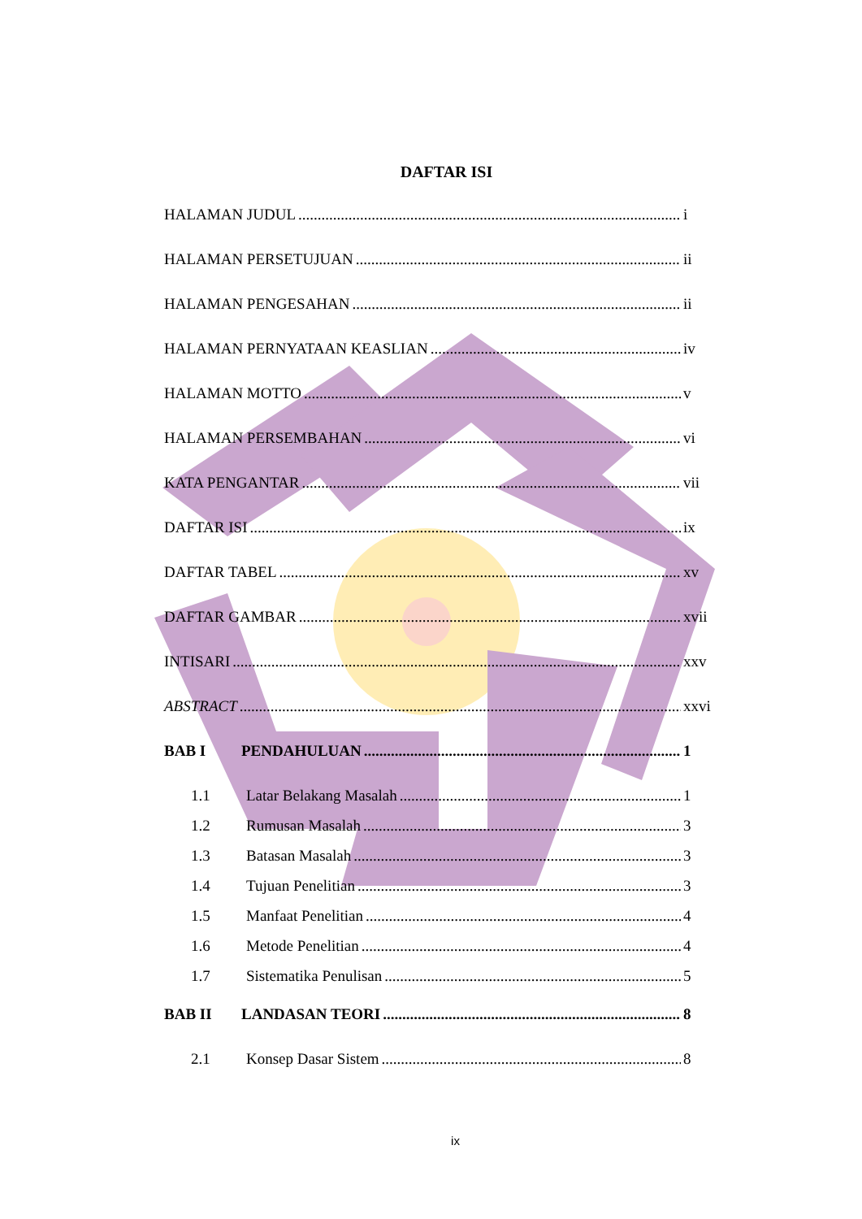DAFTAR ISI
HALAMAN JUDUL i
HALAMAN PERSETUJUAN ii
HALAMAN PENGESAHAN ii
HALAMAN PERNYATAAN KEASLIAN iv
HALAMAN MOTTO v
HALAMAN PERSEMBAHAN vi
KATA PENGANTAR vii
DAFTAR ISI ix
DAFTAR TABEL xv
DAFTAR GAMBAR xvii
INTISARI xxv
ABSTRACT xxvi
BAB I PENDAHULUAN 1
1.1 Latar Belakang Masalah 1
1.2 Rumusan Masalah 3
1.3 Batasan Masalah 3
1.4 Tujuan Penelitian 3
1.5 Manfaat Penelitian 4
1.6 Metode Penelitian 4
1.7 Sistematika Penulisan 5
BAB II LANDASAN TEORI 8
2.1 Konsep Dasar Sistem 8
ix